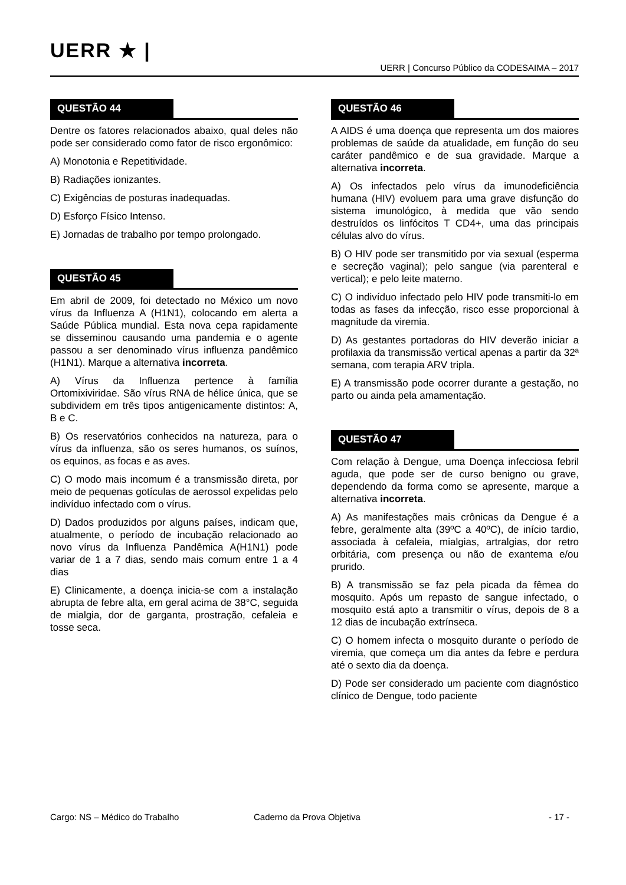UERR ★ |
UERR | Concurso Público da CODESAIMA – 2017
QUESTÃO 44
Dentre os fatores relacionados abaixo, qual deles não pode ser considerado como fator de risco ergonômico:
A) Monotonia e Repetitividade.
B) Radiações ionizantes.
C) Exigências de posturas inadequadas.
D) Esforço Físico Intenso.
E) Jornadas de trabalho por tempo prolongado.
QUESTÃO 45
Em abril de 2009, foi detectado no México um novo vírus da Influenza A (H1N1), colocando em alerta a Saúde Pública mundial. Esta nova cepa rapidamente se disseminou causando uma pandemia e o agente passou a ser denominado vírus influenza pandêmico (H1N1). Marque a alternativa incorreta.
A) Vírus da Influenza pertence à família Ortomixiviridae. São vírus RNA de hélice única, que se subdividem em três tipos antigenicamente distintos: A, B e C.
B) Os reservatórios conhecidos na natureza, para o vírus da influenza, são os seres humanos, os suínos, os equinos, as focas e as aves.
C) O modo mais incomum é a transmissão direta, por meio de pequenas gotículas de aerossol expelidas pelo indivíduo infectado com o vírus.
D) Dados produzidos por alguns países, indicam que, atualmente, o período de incubação relacionado ao novo vírus da Influenza Pandêmica A(H1N1) pode variar de 1 a 7 dias, sendo mais comum entre 1 a 4 dias
E) Clinicamente, a doença inicia-se com a instalação abrupta de febre alta, em geral acima de 38°C, seguida de mialgia, dor de garganta, prostração, cefaleia e tosse seca.
QUESTÃO 46
A AIDS é uma doença que representa um dos maiores problemas de saúde da atualidade, em função do seu caráter pandêmico e de sua gravidade. Marque a alternativa incorreta.
A) Os infectados pelo vírus da imunodeficiência humana (HIV) evoluem para uma grave disfunção do sistema imunológico, à medida que vão sendo destruídos os linfócitos T CD4+, uma das principais células alvo do vírus.
B) O HIV pode ser transmitido por via sexual (esperma e secreção vaginal); pelo sangue (via parenteral e vertical); e pelo leite materno.
C) O indivíduo infectado pelo HIV pode transmiti-lo em todas as fases da infecção, risco esse proporcional à magnitude da viremia.
D) As gestantes portadoras do HIV deverão iniciar a profilaxia da transmissão vertical apenas a partir da 32ª semana, com terapia ARV tripla.
E) A transmissão pode ocorrer durante a gestação, no parto ou ainda pela amamentação.
QUESTÃO 47
Com relação à Dengue, uma Doença infecciosa febril aguda, que pode ser de curso benigno ou grave, dependendo da forma como se apresente, marque a alternativa incorreta.
A) As manifestações mais crônicas da Dengue é a febre, geralmente alta (39ºC a 40ºC), de início tardio, associada à cefaleia, mialgias, artralgias, dor retro orbitária, com presença ou não de exantema e/ou prurido.
B) A transmissão se faz pela picada da fêmea do mosquito. Após um repasto de sangue infectado, o mosquito está apto a transmitir o vírus, depois de 8 a 12 dias de incubação extrínseca.
C) O homem infecta o mosquito durante o período de viremia, que começa um dia antes da febre e perdura até o sexto dia da doença.
D) Pode ser considerado um paciente com diagnóstico clínico de Dengue, todo paciente
Cargo: NS – Médico do Trabalho Caderno da Prova Objetiva - 17 -